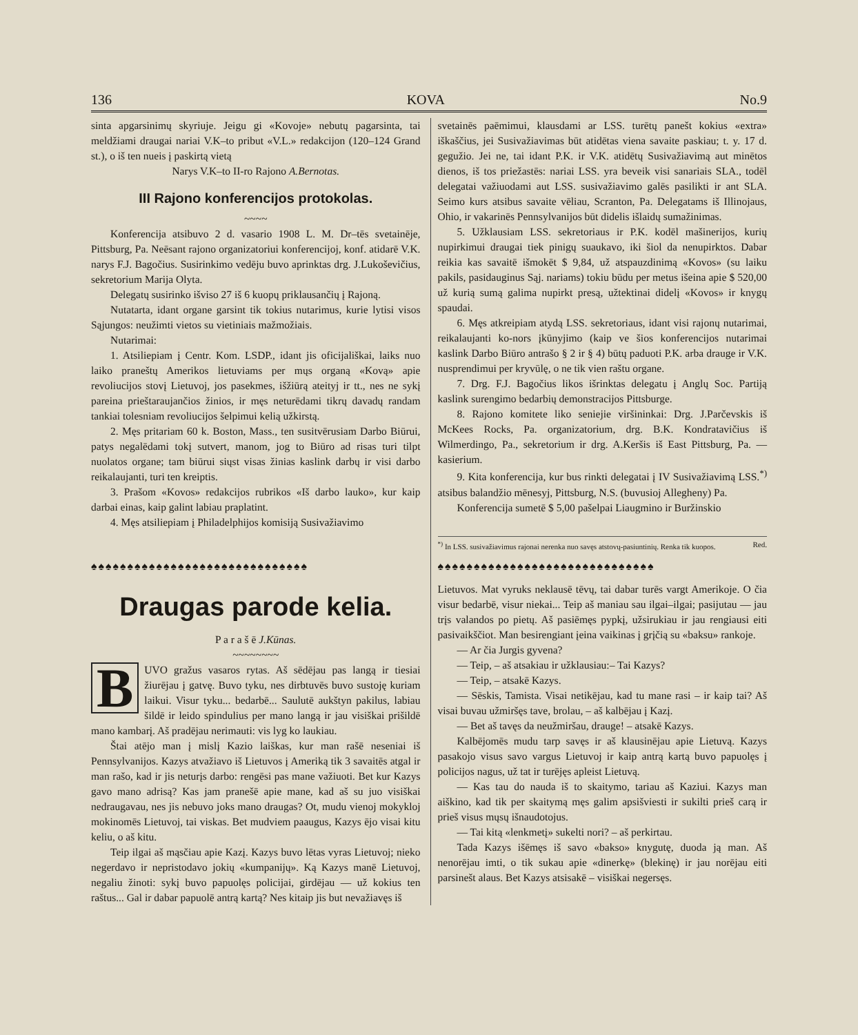136 KOVA No.9
sinta apgarsinimų skyriuje. Jeigu gi «Kovoje» nebutų pagarsinta, tai meldžiami draugai nariai V.K–to pribut «V.L.» redakcijon (120–124 Grand st.), o iš ten nueis į paskirtą vietą
Narys V.K–to II-ro Rajono A.Bernotas.
III Rajono konferencijos protokolas.
~~~~
Konferencija atsibuvo 2 d. vasario 1908 L. M. Dr–tēs svetainēje, Pittsburg, Pa. Neēsant rajono organizatoriui konferencijoj, konf. atidarē V.K. narys F.J. Bagočius. Susirinkimo vedēju buvo aprinktas drg. J.Lukoševičius, sekretorium Marija Olyta.
Delegatų susirinko išviso 27 iš 6 kuopų priklausančių į Rajoną.
Nutatarta, idant organe garsint tik tokius nutarimus, kurie lytisi visos Sąjungos: neužimti vietos su vietiniais mažmožiais.
Nutarimai:
1. Atsiliepiam į Centr. Kom. LSDP., idant jis oficijališkai, laiks nuo laiko praneštų Amerikos lietuviams per mųs organą «Kovą» apie revoliucijos stovį Lietuvoj, jos pasekmes, išžiūrą ateityj ir tt., nes ne sykį pareina prieštaraujančios žinios, ir męs neturēdami tikrų davadų randam tankiai tolesniam revoliucijos šelpimui kelią užkirstą.
2. Męs pritariam 60 k. Boston, Mass., ten susitvērusiam Darbo Biūrui, patys negalēdami tokį sutvert, manom, jog to Biūro ad risas turi tilpt nuolatos organe; tam biūrui siųst visas žinias kaslink darbų ir visi darbo reikalaujanti, turi ten kreiptis.
3. Prašom «Kovos» redakcijos rubrikos «Iš darbo lauko», kur kaip darbai einas, kaip galint labiau praplatint.
4. Męs atsiliepiam į Philadelphijos komisiją Susivažiavimo
svetainēs paēmimui, klausdami ar LSS. turētų panešt kokius «extra» iškaščius, jei Susivažiavimas būt atidētas viena savaite paskiau; t. y. 17 d. gegužio. Jei ne, tai idant P.K. ir V.K. atidētų Susivažiavimą aut minētos dienos, iš tos priežastēs: nariai LSS. yra beveik visi sanariais SLA., todēl delegatai važiuodami aut LSS. susivažiavimo galēs pasilikti ir ant SLA. Seimo kurs atsibus savaite vēliau, Scranton, Pa. Delegatams iš Illinojaus, Ohio, ir vakarinēs Pennsylvanijos būt didelis išlaidų sumažinimas.
5. Užklausiam LSS. sekretoriaus ir P.K. kodēl mašinerijos, kurių nupirkimui draugai tiek pinigų suaukavo, iki šiol da nenupirktos. Dabar reikia kas savaitē išmokēt $ 9,84, už atspauzdinimą «Kovos» (su laiku pakils, pasidauginus Sąj. nariams) tokiu būdu per metus išeina apie $ 520,00 už kurią sumą galima nupirkt presą, užtektinai didelį «Kovos» ir knygų spaudai.
6. Męs atkreipiam atydą LSS. sekretoriaus, idant visi rajonų nutarimai, reikalaujanti ko-nors įkūnyjimo (kaip ve šios konferencijos nutarimai kaslink Darbo Biūro antrašo § 2 ir § 4) būtų paduoti P.K. arba drauge ir V.K. nusprendimui per kryvūlę, o ne tik vien raštu organe.
7. Drg. F.J. Bagočius likos išrinktas delegatu į Anglų Soc. Partiją kaslink surengimo bedarbių demonstracijos Pittsburge.
8. Rajono komitete liko seniejie viršininkai: Drg. J.Parčevskis iš McKees Rocks, Pa. organizatorium, drg. B.K. Kondratavičius iš Wilmerdingo, Pa., sekretorium ir drg. A.Keršis iš East Pittsburg, Pa. — kasierium.
9. Kita konferencija, kur bus rinkti delegatai į IV Susivažiavimą LSS.<sup>*)</sup> atsibus balandžio mēnesyj, Pittsburg, N.S. (buvusioj Allegheny) Pa.
Konferencija sumetē $ 5,00 pašelpai Liaugmino ir Buržinskio
<sup>*)</sup> In LSS. susivažiavimus rajonai nerenka nuo savęs atstovų-pasiuntinių. Renka tik kuopos. Red.
♠♠♠♠♠♠♠♠♠♠♠♠♠♠♠♠♠♠♠♠♠♠♠♠♠♠♠♠♠♠
Draugas parode kelia.
P a r a š ē J.Kūnas.
~~~~~~~~
BUVO gražus vasaros rytas. Aš sēdējau pas langą ir tiesiai žiurējau į gatvę. Buvo tyku, nes dirbtuvēs buvo sustoję kuriam laikui. Visur tyku... bedarbē... Saulutē aukštyn pakilus, labiau šildē ir leido spindulius per mano langą ir jau visiškai prišildē mano kambarį. Aš pradējau nerimauti: vis lyg ko laukiau.
Štai atējo man į mislį Kazio laiškas, kur man rašē neseniai iš Pennsylvanijos. Kazys atvažiavo iš Lietuvos į Ameriką tik 3 savaitēs atgal ir man rašo, kad ir jis neturįs darbo: rengēsi pas mane važiuoti. Bet kur Kazys gavo mano adrisą? Kas jam pranešē apie mane, kad aš su juo visiškai nedraugavau, nes jis nebuvo joks mano draugas? Ot, mudu vienoj mokykloj mokinomēs Lietuvoj, tai viskas. Bet mudviem paaugus, Kazys ējo visai kitu keliu, o aš kitu.
Teip ilgai aš mąsčiau apie Kazį. Kazys buvo lētas vyras Lietuvoj; nieko negerdavo ir nepristodavo jokių «kumpanijų». Ką Kazys manē Lietuvoj, negaliu žinoti: sykį buvo papuolęs policijai, girdējau — už kokius ten raštus... Gal ir dabar papuolē antrą kartą? Nes kitaip jis but nevažiavęs iš
♠♠♠♠♠♠♠♠♠♠♠♠♠♠♠♠♠♠♠♠♠♠♠♠♠♠♠♠♠♠
Lietuvos. Mat vyruks neklausē tēvų, tai dabar turēs vargt Amerikoje. O čia visur bedarbē, visur niekai... Teip aš maniau sau ilgai–ilgai; pasijutau — jau trįs valandos po pietų. Aš pasiēmęs pypkį, užsirukiau ir jau rengiausi eiti pasivaikščiot. Man besirengiant įeina vaikinas į grįčią su «baksu» rankoje.
— Ar čia Jurgis gyvena?
— Teip, – aš atsakiau ir užklausiau:– Tai Kazys?
— Teip, – atsakē Kazys.
— Sēskis, Tamista. Visai netikējau, kad tu mane rasi – ir kaip tai? Aš visai buvau užmiršęs tave, brolau, – aš kalbējau į Kazį.
— Bet aš tavęs da neužmiršau, drauge! – atsakē Kazys.
Kalbējomēs mudu tarp savęs ir aš klausinējau apie Lietuvą. Kazys pasakojo visus savo vargus Lietuvoj ir kaip antrą kartą buvo papuolęs į policijos nagus, už tat ir turējęs apleist Lietuvą.
— Kas tau do nauda iš to skaitymo, tariau aš Kaziui. Kazys man aiškino, kad tik per skaitymą męs galim apsišviesti ir sukilti prieš carą ir prieš visus mųsų išnaudotojus.
— Tai kitą «lenkmetį» sukelti nori? – aš perkirtau.
Tada Kazys išēmęs iš savo «bakso» knygutę, duoda ją man. Aš nenorējau imti, o tik sukau apie «dinerkę» (blekinę) ir jau norējau eiti parsinešt alaus. Bet Kazys atsisakē – visiškai negersęs.